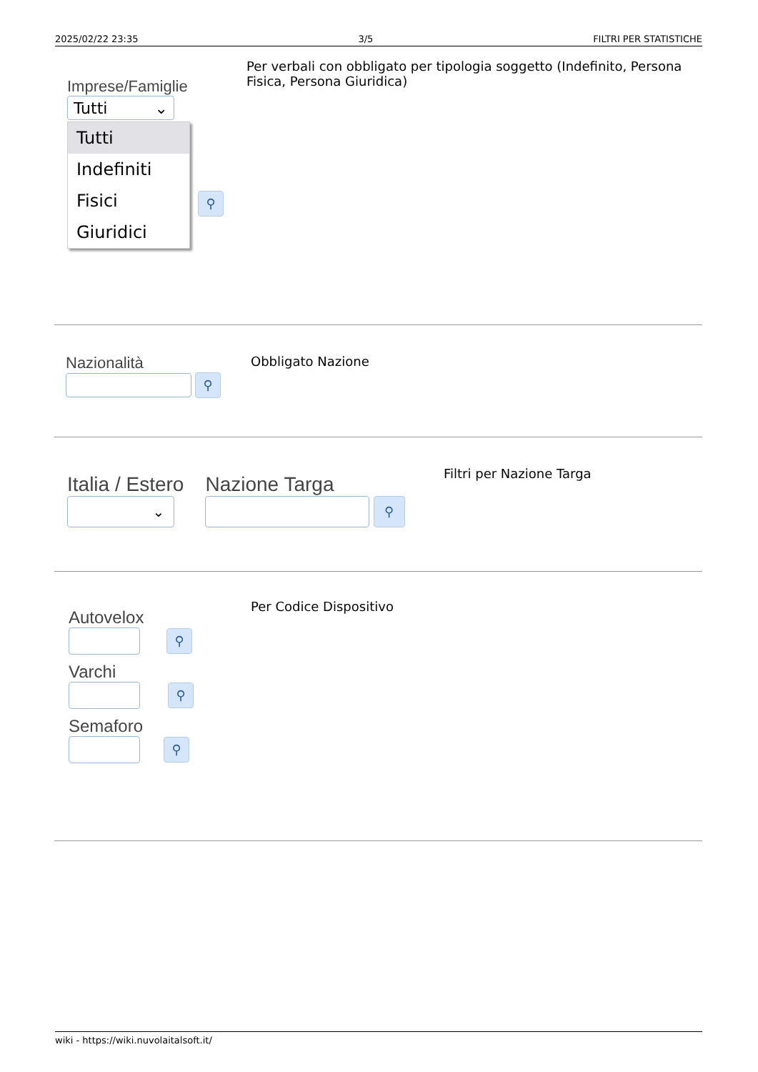2025/02/22 23:35 3/5 FILTRI PER STATISTICHE
Imprese/Famiglie
Tutti ⌄
Tutti
Indefiniti
Fisici ⚲
Giuridici
Per verbali con obbligato per tipologia soggetto (Indefinito, Persona Fisica, Persona Giuridica)
Nazionalità
⚲
Obbligato Nazione
Italia / Estero
⌄
Nazione Targa
⚲
Filtri per Nazione Targa
Autovelox
⚲
Varchi
⚲
Semaforo
⚲
Per Codice Dispositivo
wiki - https://wiki.nuvolaitalsoft.it/